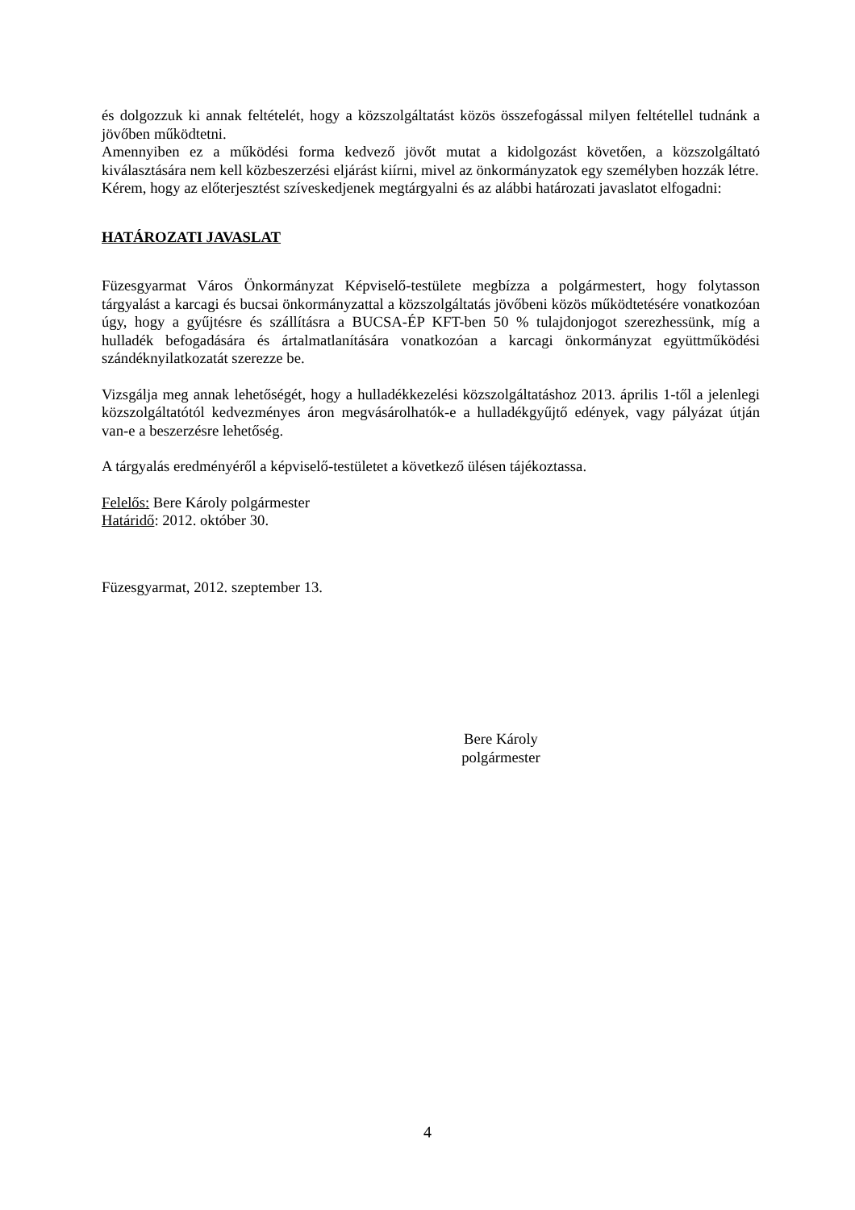és dolgozzuk ki annak feltételét, hogy a közszolgáltatást közös összefogással milyen feltétellel tudnánk a jövőben működtetni.
Amennyiben ez a működési forma kedvező jövőt mutat a kidolgozást követően, a közszolgáltató kiválasztására nem kell közbeszerzési eljárást kiírni, mivel az önkormányzatok egy személyben hozzák létre.
Kérem, hogy az előterjesztést szíveskedjenek megtárgyalni és az alábbi határozati javaslatot elfogadni:
HATÁROZATI JAVASLAT
Füzesgyarmat Város Önkormányzat Képviselő-testülete megbízza a polgármestert, hogy folytasson tárgyalást a karcagi és bucsai önkormányzattal a közszolgáltatás jövőbeni közös működtetésére vonatkozóan úgy, hogy a gyűjtésre és szállításra a BUCSA-ÉP KFT-ben 50 % tulajdonjogot szerezhessünk, míg a hulladék befogadására és ártalmatlanítására vonatkozóan a karcagi önkormányzat együttműködési szándéknyilatkozatát szerezze be.
Vizsgálja meg annak lehetőségét, hogy a hulladékkezelési közszolgáltatáshoz 2013. április 1-től a jelenlegi közszolgáltatótól kedvezményes áron megvásárolhatók-e a hulladékgyűjtő edények, vagy pályázat útján van-e a beszerzésre lehetőség.
A tárgyalás eredményéről a képviselő-testületet a következő ülésen tájékoztassa.
Felelős: Bere Károly polgármester
Határidő: 2012. október 30.
Füzesgyarmat, 2012. szeptember 13.
Bere Károly
polgármester
4